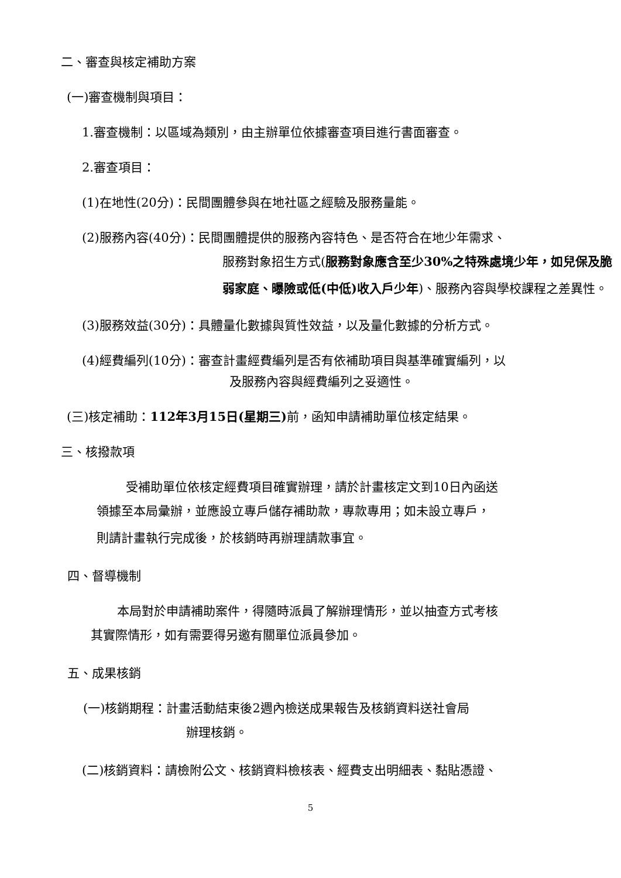二、審查與核定補助方案
(一)審查機制與項目：
1.審查機制：以區域為類別，由主辦單位依據審查項目進行書面審查。
2.審查項目：
(1)在地性(20分)：民間團體參與在地社區之經驗及服務量能。
(2)服務內容(40分)：民間團體提供的服務內容特色、是否符合在地少年需求、
服務對象招生方式(服務對象應含至少30%之特殊處境少年，如兒保及脆弱家庭、曝險或低(中低)收入戶少年)、服務內容與學校課程之差異性。
(3)服務效益(30分)：具體量化數據與質性效益，以及量化數據的分析方式。
(4)經費編列(10分)：審查計畫經費編列是否有依補助項目與基準確實編列，以
及服務內容與經費編列之妥適性。
(三)核定補助：112年3月15日(星期三) 前，函知申請補助單位核定結果。
三、核撥款項
受補助單位依核定經費項目確實辦理，請於計畫核定文到10日內函送
領據至本局彙辦，並應設立專戶儲存補助款，專款專用；如未設立專戶，
則請計畫執行完成後，於核銷時再辦理請款事宜。
四、督導機制
本局對於申請補助案件，得隨時派員了解辦理情形，並以抽查方式考核
其實際情形，如有需要得另邀有關單位派員參加。
五、成果核銷
(一)核銷期程：計畫活動結束後2週內檢送成果報告及核銷資料送社會局
辦理核銷。
(二)核銷資料：請檢附公文、核銷資料檢核表、經費支出明細表、黏貼憑證、
5